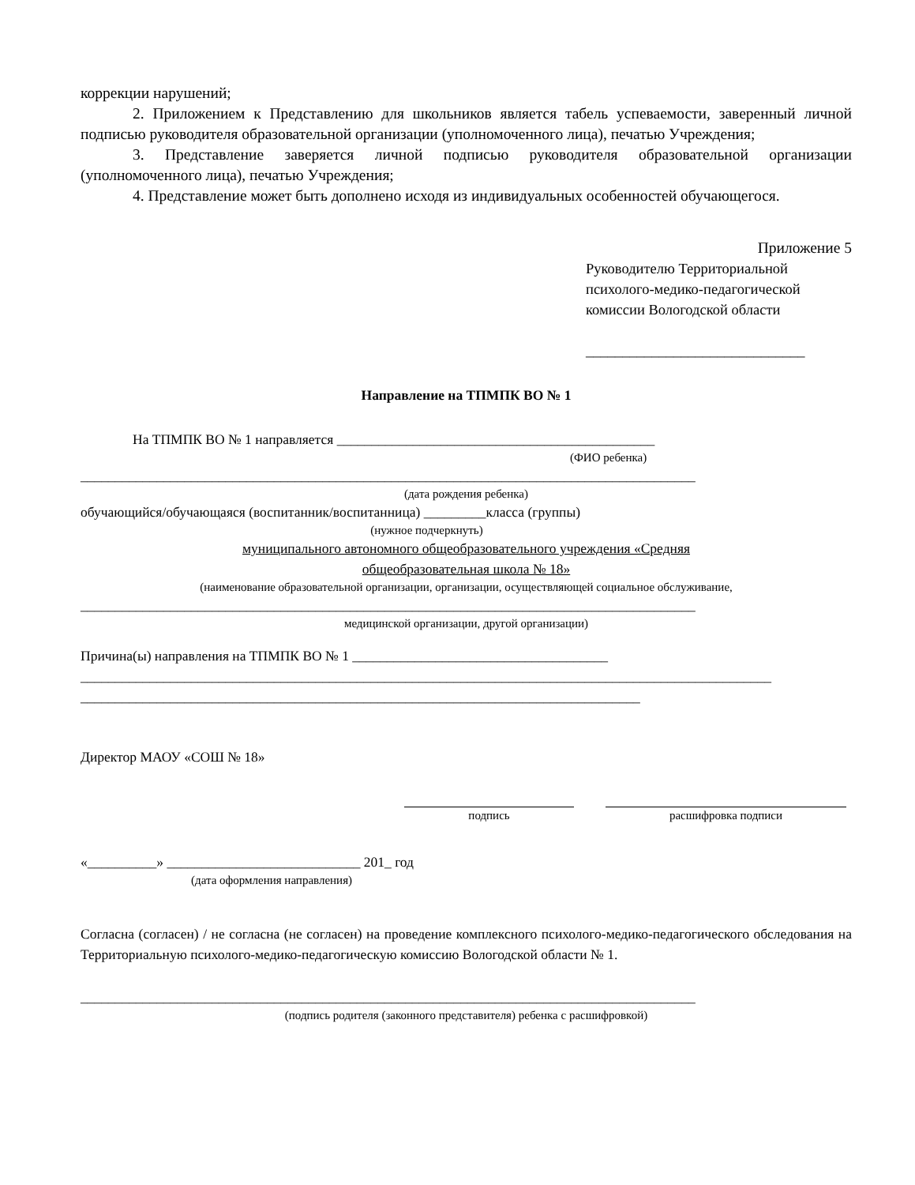коррекции нарушений;
2. Приложением к Представлению для школьников является табель успеваемости, заверенный личной подписью руководителя образовательной организации (уполномоченного лица), печатью Учреждения;
3. Представление заверяется личной подписью руководителя образовательной организации (уполномоченного лица), печатью Учреждения;
4. Представление может быть дополнено исходя из индивидуальных особенностей обучающегося.
Приложение 5
Руководителю Территориальной
психолого-медико-педагогической
комиссии Вологодской области
______________________________
Направление на ТПМПК ВО № 1
На ТПМПК ВО № 1 направляется ______________________________________________
(ФИО ребенка)
_________________________________________________________________________________________
(дата рождения ребенка)
обучающийся/обучающаяся (воспитанник/воспитанница) _________класса (группы)
(нужное подчеркнуть)
муниципального автономного общеобразовательного учреждения «Средняя
общеобразовательная школа № 18»
(наименование образовательной организации, организации, осуществляющей социальное обслуживание,
_________________________________________________________________________________________
медицинской организации, другой организации)
Причина(ы) направления на ТПМПК ВО № 1 _____________________________________
____________________________________________________________________________________________________
_________________________________________________________________________________
Директор МАОУ «СОШ № 18»
подпись расшифровка подписи
«__________» ____________________________ 201_ год
(дата оформления направления)
Согласна (согласен) / не согласна (не согласен) на проведение комплексного психолого-медико-педагогического обследования на Территориальную психолого-медико-педагогическую комиссию Вологодской области № 1.
_________________________________________________________________________________________
(подпись родителя (законного представителя) ребенка с расшифровкой)